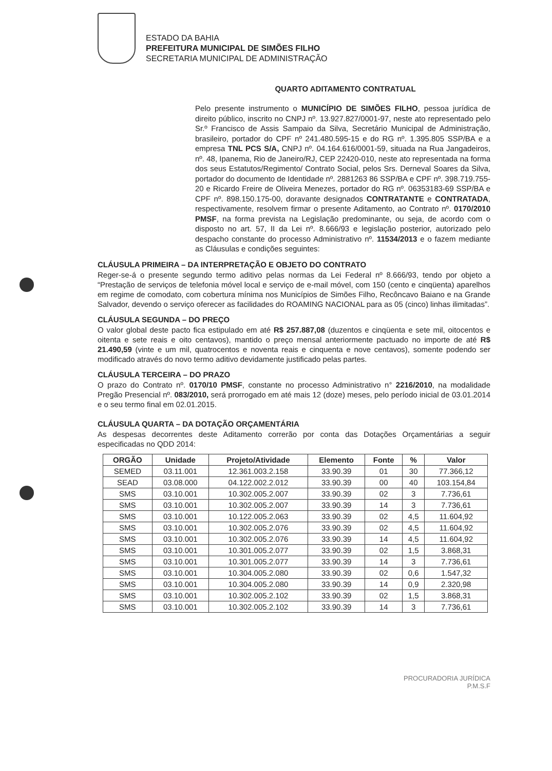ESTADO DA BAHIA
PREFEITURA MUNICIPAL DE SIMÕES FILHO
SECRETARIA MUNICIPAL DE ADMINISTRAÇÃO
QUARTO ADITAMENTO CONTRATUAL
Pelo presente instrumento o MUNICÍPIO DE SIMÕES FILHO, pessoa jurídica de direito público, inscrito no CNPJ nº. 13.927.827/0001-97, neste ato representado pelo Sr.º Francisco de Assis Sampaio da Silva, Secretário Municipal de Administração, brasileiro, portador do CPF nº 241.480.595-15 e do RG nº. 1.395.805 SSP/BA e a empresa TNL PCS S/A, CNPJ nº. 04.164.616/0001-59, situada na Rua Jangadeiros, nº. 48, Ipanema, Rio de Janeiro/RJ, CEP 22420-010, neste ato representada na forma dos seus Estatutos/Regimento/ Contrato Social, pelos Srs. Derneval Soares da Silva, portador do documento de Identidade nº. 2881263 86 SSP/BA e CPF nº. 398.719.755-20 e Ricardo Freire de Oliveira Menezes, portador do RG nº. 06353183-69 SSP/BA e CPF nº. 898.150.175-00, doravante designados CONTRATANTE e CONTRATADA, respectivamente, resolvem firmar o presente Aditamento, ao Contrato nº. 0170/2010 PMSF, na forma prevista na Legislação predominante, ou seja, de acordo com o disposto no art. 57, II da Lei nº. 8.666/93 e legislação posterior, autorizado pelo despacho constante do processo Administrativo nº. 11534/2013 e o fazem mediante as Cláusulas e condições seguintes:
CLÁUSULA PRIMEIRA – DA INTERPRETAÇÃO E OBJETO DO CONTRATO
Reger-se-á o presente segundo termo aditivo pelas normas da Lei Federal nº 8.666/93, tendo por objeto a “Prestação de serviços de telefonia móvel local e serviço de e-mail móvel, com 150 (cento e cinqüenta) aparelhos em regime de comodato, com cobertura mínima nos Municípios de Simões Filho, Recôncavo Baiano e na Grande Salvador, devendo o serviço oferecer as facilidades do ROAMING NACIONAL para as 05 (cinco) linhas ilimitadas”.
CLÁUSULA SEGUNDA – DO PREÇO
O valor global deste pacto fica estipulado em até R$ 257.887,08 (duzentos e cinqüenta e sete mil, oitocentos e oitenta e sete reais e oito centavos), mantido o preço mensal anteriormente pactuado no importe de até R$ 21.490,59 (vinte e um mil, quatrocentos e noventa reais e cinquenta e nove centavos), somente podendo ser modificado através do novo termo aditivo devidamente justificado pelas partes.
CLÁUSULA TERCEIRA – DO PRAZO
O prazo do Contrato nº. 0170/10 PMSF, constante no processo Administrativo n° 2216/2010, na modalidade Pregão Presencial nº. 083/2010, será prorrogado em até mais 12 (doze) meses, pelo período inicial de 03.01.2014 e o seu termo final em 02.01.2015.
CLÁUSULA QUARTA – DA DOTAÇÃO ORÇAMENTÁRIA
As despesas decorrentes deste Aditamento correrão por conta das Dotações Orçamentárias a seguir especificadas no QDD 2014:
| ORGÃO | Unidade | Projeto/Atividade | Elemento | Fonte | % | Valor |
| --- | --- | --- | --- | --- | --- | --- |
| SEMED | 03.11.001 | 12.361.003.2.158 | 33.90.39 | 01 | 30 | 77.366,12 |
| SEAD | 03.08.000 | 04.122.002.2.012 | 33.90.39 | 00 | 40 | 103.154,84 |
| SMS | 03.10.001 | 10.302.005.2.007 | 33.90.39 | 02 | 3 | 7.736,61 |
| SMS | 03.10.001 | 10.302.005.2.007 | 33.90.39 | 14 | 3 | 7.736,61 |
| SMS | 03.10.001 | 10.122.005.2.063 | 33.90.39 | 02 | 4,5 | 11.604,92 |
| SMS | 03.10.001 | 10.302.005.2.076 | 33.90.39 | 02 | 4,5 | 11.604,92 |
| SMS | 03.10.001 | 10.302.005.2.076 | 33.90.39 | 14 | 4,5 | 11.604,92 |
| SMS | 03.10.001 | 10.301.005.2.077 | 33.90.39 | 02 | 1,5 | 3.868,31 |
| SMS | 03.10.001 | 10.301.005.2.077 | 33.90.39 | 14 | 3 | 7.736,61 |
| SMS | 03.10.001 | 10.304.005.2.080 | 33.90.39 | 02 | 0,6 | 1.547,32 |
| SMS | 03.10.001 | 10.304.005.2.080 | 33.90.39 | 14 | 0,9 | 2.320,98 |
| SMS | 03.10.001 | 10.302.005.2.102 | 33.90.39 | 02 | 1,5 | 3.868,31 |
| SMS | 03.10.001 | 10.302.005.2.102 | 33.90.39 | 14 | 3 | 7.736,61 |
PROCURADORIA JURÍDICA
P.M.S.F